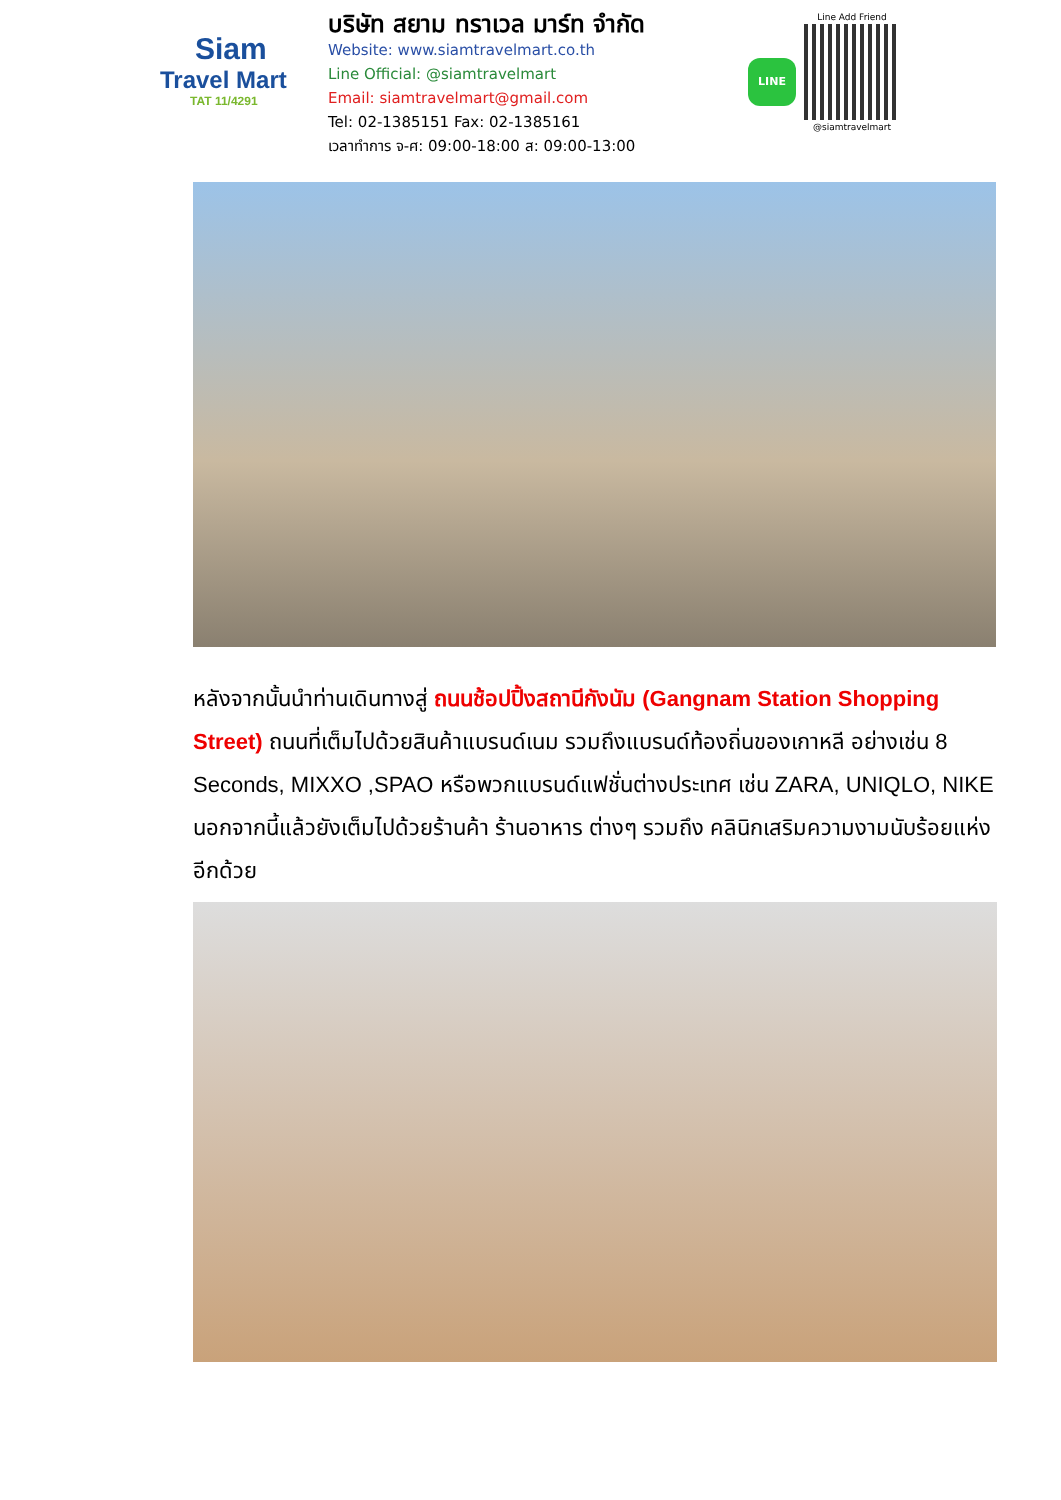Siam
Travel Mart
TAT 11/4291
บริษัท สยาม ทราเวล มาร์ท จำกัด
Website: www.siamtravelmart.co.th
Line Official: @siamtravelmart
Email: siamtravelmart@gmail.com
Tel: 02-1385151 Fax: 02-1385161
เวลาทำการ จ-ศ: 09:00-18:00 ส: 09:00-13:00
LINE
Line Add Friend
@siamtravelmart
หลังจากนั้นนำท่านเดินทางสู่ ถนนช้อปปิ้งสถานีกังนัม (Gangnam Station Shopping Street) ถนนที่เต็มไปด้วยสินค้าแบรนด์เนม รวมถึงแบรนด์ท้องถิ่นของเกาหลี อย่างเช่น 8 Seconds, MIXXO ,SPAO หรือพวกแบรนด์แฟชั่นต่างประเทศ เช่น ZARA, UNIQLO, NIKE นอกจากนี้แล้วยังเต็มไปด้วยร้านค้า ร้านอาหาร ต่างๆ รวมถึง คลินิกเสริมความงามนับร้อยแห่งอีกด้วย